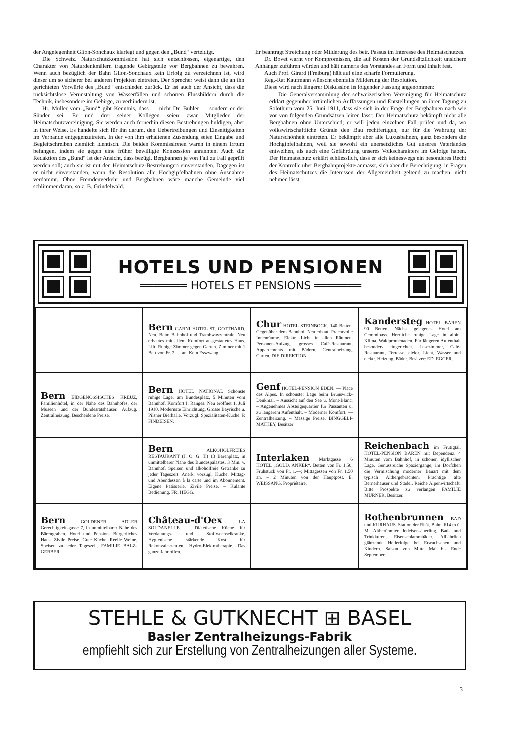der Angelegenheit Glion-Sonchaux klarlegt und gegen den „Bund“ verteidigt.
Die Schweiz. Naturschutzkommission hat sich entschlossen, eigenartige, den Charakter von Naturdenkmälern tragende Gebirgsteile vor Bergbahnen zu bewahren. Wenn auch bezüglich der Bahn Glion-Sonchaux kein Erfolg zu verzeichnen ist, wird dieser um so sicherer bei anderen Projekten eintreten. Der Sprecher weist dann die an ihn gerichteten Vorwürfe des „Bund“ entschieden zurück. Er ist auch der Ansicht, dass die rücksichtslose Verunstaltung von Wasserfällen und schönen Flussbildern durch die Technik, insbesondere im Gebirge, zu verhindern ist.
Hr. Müller vom „Bund“ gibt Kenntnis, dass — nicht Dr. Bühler — sondern er der Sünder sei. Er und drei seiner Kollegen seien zwar Mitglieder der Heimatschutzvereinigung. Sie werden auch fernerhin diesen Bestrebungen huldigen, aber in ihrer Weise. Es handelte sich für ihn darum, den Uebertreibungen und Einseitigkeiten im Verbande entgegenzutreten. In der von ihm erhaltenen Zusendung seien Eingabe und Begleitschreiben ziemlich identisch. Die beiden Kommissionen waren in einem Irrtum befangen, indem sie gegen eine früher bewilligte Konzession anrannten. Auch die Redaktion des „Bund“ ist der Ansicht, dass bezügl. Bergbahnen je von Fall zu Fall geprüft werden soll; auch sie ist mit den Heimatschutz-Bestrebungen einverstanden. Dagegen ist er nicht einverstanden, wenn die Resolution alle Hochgipfelbahnen ohne Ausnahme verdammt. Ohne Fremdenverkehr und Bergbahnen wäre manche Gemeinde viel schlimmer daran, so z. B. Grindelwald.
Er beantragt Streichung oder Milderung des betr. Passus im Interesse des Heimatschutzes.
Dr. Bovet warnt vor Kompromissen, die auf Kosten der Grundsätzlichkeit unsichere Anhänger zuführen würden und hält namens des Vorstandes an Form und Inhalt fest.
Auch Prof. Girard (Freiburg) hält auf eine scharfe Formulierung.
Reg.-Rat Kaufmann wünscht ebenfalls Milderung der Resolution.
Diese wird nach längerer Diskussion in folgender Fassung angenommen:
Die Generalversammlung der schweizerischen Vereinigung für Heimatschutz erklärt gegenüber irrtümlichen Auffassungen und Entstellungen an ihrer Tagung zu Solothurn vom 25. Juni 1911, dass sie sich in der Frage der Bergbahnen nach wie vor von folgenden Grundsätzen leiten lässt: Der Heimatschutz bekämpft nicht alle Bergbahnen ohne Unterschied; er will jeden einzelnen Fall prüfen und da, wo volkswirtschaftliche Gründe den Bau rechtfertigen, nur für die Wahrung der Naturschönheit eintreten. Er bekämpft aber alle Luxusbahnen, ganz besonders die Hochgipfelbahnen, weil sie sowohl ein unersetzliches Gut unseres Vaterlandes entweihen, als auch eine Gefährdung unseres Volkscharakters im Gefolge haben. Der Heimatschutz erklärt schliesslich, dass er sich keineswegs ein besonderes Recht der Kontrolle über Bergbahnprojekte anmasst, sich aber die Berechtigung, in Fragen des Heimatschutzes die Interessen der Allgemeinheit geltend zu machen, nicht nehmen lässt.
HOTELS UND PENSIONEN
═══════ HOTELS ET PENSIONS ═══════
| | Bern GARNI HOTEL ST. GOTTHARD. Neu. Beim Bahnhof und Trambwayzentrale. Neu erbautes mit allem Komfort ausgestattetes Haus. Lift. Ruhige Zimmer gegen Garten. Zimmer mit 1 Bett von Fr. 2.— an. Kein Esszwang. | Chur HOTEL STEINBOCK. 140 Betten. Gegenüber dem Bahnhof. Neu erbaut. Prachtvolle Innenräume. Elektr. Licht in allen Räumen, Personen-Aufzug, grosses Café-Restaurant, Appartements mit Bädern, Centralheizung, Garten. DIE DIREKTION. | Kandersteg HOTEL BÄREN 90 Betten. Nächst gelegenes Hotel am Gemmipass. Herrliche ruhige Lage in alpin. Klima. Waldpromenaden. Für längeren Aufenthalt besonders eingerichtet. Lesezimmer, Café-Restaurant, Terrasse, elektr. Licht, Wasser und elektr. Heizung, Bäder. Besitzer: ED. EGGER. |
| Bern EIDGENÖSSISCHES KREUZ, Familienhôtel, in der Nähe des Bahnhofes, der Museen und der Bundesratshäuser. Aufzug. Zentralheizung. Bescheidene Preise. | Bern HOTEL NATIONAL Schönste ruhige Lage, am Bundesplatz, 5 Minuten vom Bahnhof. Komfort I. Ranges. Neu eröffnet 1. Juli 1910. Modernste Einrichtung. Grosse Bayrische u. Pilsner Bierhalle. Vorzügl. Spezialitäten-Küche. P. FINDEISEN. | Genf HOTEL-PENSION EDEN. — Place des Alpes. In schönster Lage beim Brunswick-Denkmal. – Aussicht auf den See u. Mont-Blanc. – Angenehmes Absteigequartier für Passanten u. zu längerem Aufenthalt. – Moderner Komfort. — Zentralheizung. – Mässige Preise. BINGGELI-MATHEY, Besitzer | |
| | Bern ALKOHOLFREIES RESTAURANT (J. O. G. T.) 13 Bärenplatz, in unmittelbarer Nähe des Bundespalastes, 3 Min. v. Bahnhof. Speisen und alkoholfreie Getränke zu jeder Tageszeit. Anerk. vorzügl. Küche. Mittag- und Abendessen à la carte und im Abonnement. Eigene Patisserie. Zivile Preise. – Kulante Bedienung. FR. HEGG. | Interlaken Marktgasse 6 HOTEL „GOLD. ANKER“. Betten von Fr. 1.50; Frühstück von Fr. 1.—; Mittagessen von Fr. 1.50 an. – 2 Minuten von der Hauptpost. E. WEISSANG, Propriétaire. | Reichenbach im Frutigtal. HOTEL-PENSION BÄREN mit Dependenz. 4 Minuten vom Bahnhof, in schöner, idyllischer Lage. Genussreiche Spaziergänge; im Dörfchen die Vermischung moderner Bauart mit dem typisch Althergebrachten. Prächtige alte Bernerhäuser und Stadel. Reiche Alpenwirtschaft. Bitte Prospekte zu verlangen FAMILIE MÜRNER, Besitzer. |
| Bern GOLDENER ADLER Gerechtigkeitsgasse 7, in unmittelbarer Nähe des Bärengraben. Hotel und Pension. Bürgerliches Haus. Zivile Preise. Gute Küche. Reelle Weine. Speisen zu jeder Tageszeit. FAMILIE BALZ-GERBER. | Château-d'Oex LA SOLDANELLE. – Diätetische Küche für Verdauungs- und Stoffwechselkranke. Hygienische stärkende Kost für Rekonvaleszenten. Hydro-Elektrotherapie. Das ganze Jahr offen. | | Rothenbrunnen BAD und KURHAUS. Station der Rhät. Bahn. 614 m ü. M. Altberühmter Jodeisensäuerling. Bad- und Trinkkuren, Eisenschlammbäder. Alljährlich glänzende Heilerfolge bei Erwachsenen und Kindern. Saison von Mitte Mai bis Ende September. |
STEHLE & GUTKNECHT ⊞ BASEL
Basler Zentralheizungs-Fabrik
empfiehlt sich zur Erstellung von Zentralheizungen aller Systeme.
3